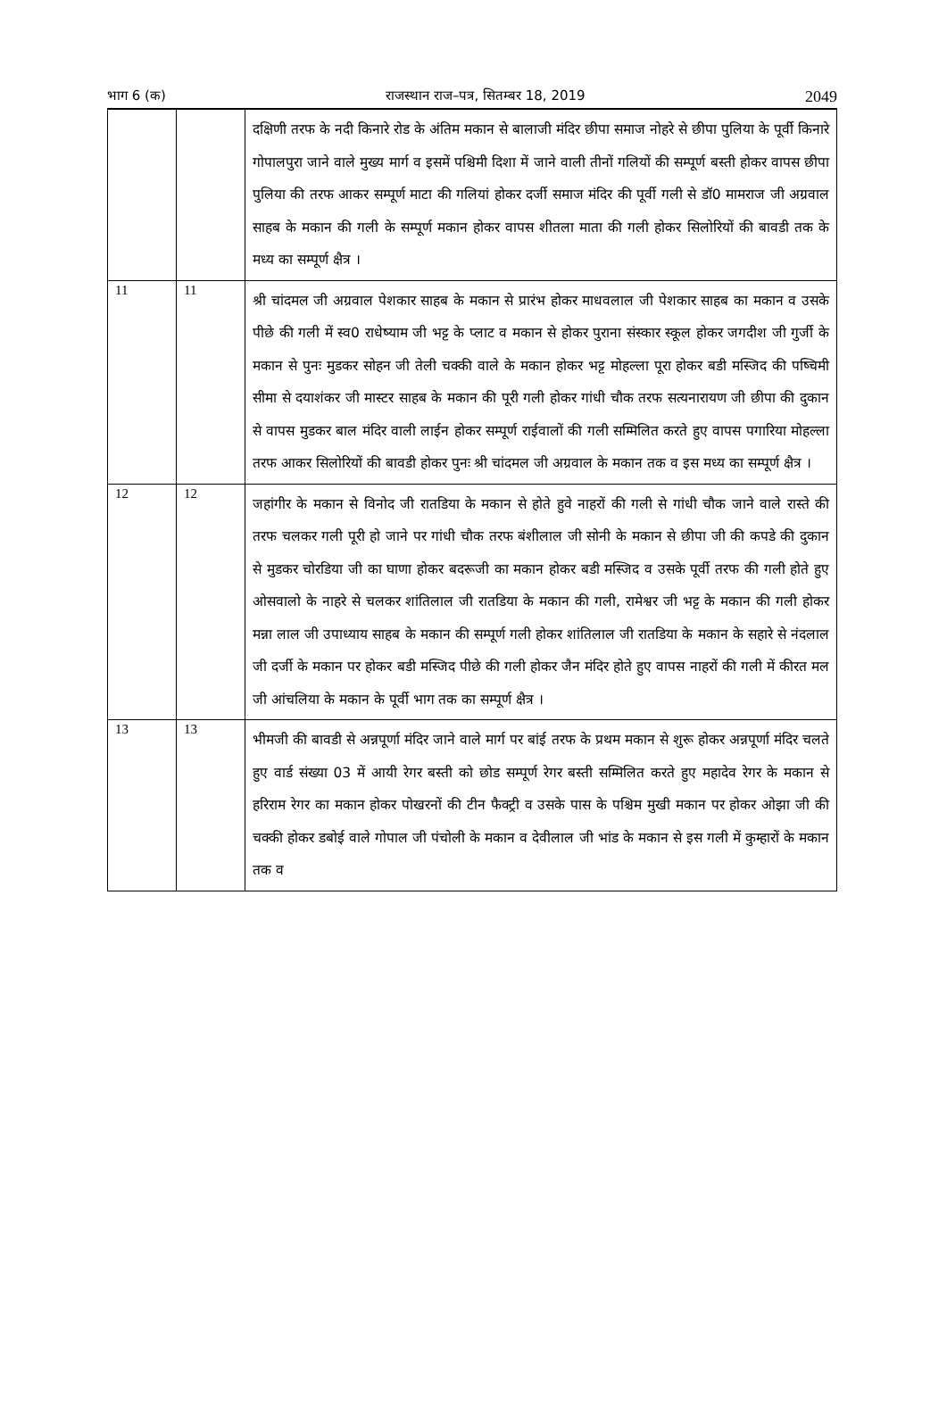भाग 6 (क) राजस्थान राज–पत्र, सितम्बर 18, 2019 2049
| | | दक्षिणी तरफ के नदी किनारे रोड के अंतिम मकान से बालाजी मंदिर छीपा समाज नोहरे से छीपा पुलिया के पूर्वी किनारे गोपालपुरा जाने वाले मुख्य मार्ग व इसमें पश्चिमी दिशा में जाने वाली तीनों गलियों की सम्पूर्ण बस्ती होकर वापस छीपा पुलिया की तरफ आकर सम्पूर्ण माटा की गलियां होकर दर्जी समाज मंदिर की पूर्वी गली से डॉ0 मामराज जी अग्रवाल साहब के मकान की गली के सम्पूर्ण मकान होकर वापस शीतला माता की गली होकर सिलोरियों की बावडी तक के मध्य का सम्पूर्ण क्षैत्र । |
| 11 | 11 | श्री चांदमल जी अग्रवाल पेशकार साहब के मकान से प्रारंभ होकर माधवलाल जी पेशकार साहब का मकान व उसके पीछे की गली में स्व0 राधेष्याम जी भट्ट के प्लाट व मकान से होकर पुराना संस्कार स्कूल होकर जगदीश जी गुर्जी के मकान से पुनः मुडकर सोहन जी तेली चक्की वाले के मकान होकर भट्ट मोहल्ला पूरा होकर बडी मस्जिद की पष्चिमी सीमा से दयाशंकर जी मास्टर साहब के मकान की पूरी गली होकर गांधी चौक तरफ सत्यनारायण जी छीपा की दुकान से वापस मुडकर बाल मंदिर वाली लाईन होकर सम्पूर्ण राईवालों की गली सम्मिलित करते हुए वापस पगारिया मोहल्ला तरफ आकर सिलोरियों की बावडी होकर पुनः श्री चांदमल जी अग्रवाल के मकान तक व इस मध्य का सम्पूर्ण क्षैत्र । |
| 12 | 12 | जहांगीर के मकान से विनोद जी रातडिया के मकान से होते हुवे नाहरों की गली से गांधी चौक जाने वाले रास्ते की तरफ चलकर गली पूरी हो जाने पर गांधी चौक तरफ बंशीलाल जी सोनी के मकान से छीपा जी की कपडे की दुकान से मुडकर चोरडिया जी का घाणा होकर बदरूजी का मकान होकर बडी मस्जिद व उसके पूर्वी तरफ की गली होते हुए ओसवालो के नाहरे से चलकर शांतिलाल जी रातडिया के मकान की गली, रामेश्वर जी भट्ट के मकान की गली होकर मन्ना लाल जी उपाध्याय साहब के मकान की सम्पूर्ण गली होकर शांतिलाल जी रातडिया के मकान के सहारे से नंदलाल जी दर्जी के मकान पर होकर बडी मस्जिद पीछे की गली होकर जैन मंदिर होते हुए वापस नाहरों की गली में कीरत मल जी आंचलिया के मकान के पूर्वी भाग तक का सम्पूर्ण क्षैत्र । |
| 13 | 13 | भीमजी की बावडी से अन्नपूर्णा मंदिर जाने वाले मार्ग पर बांई तरफ के प्रथम मकान से शुरू होकर अन्नपूर्णा मंदिर चलते हुए वार्ड संख्या 03 में आयी रेगर बस्ती को छोड सम्पूर्ण रेगर बस्ती सम्मिलित करते हुए महादेव रेगर के मकान से हरिराम रेगर का मकान होकर पोखरनों की टीन फैक्ट्री व उसके पास के पश्चिम मुखी मकान पर होकर ओझा जी की चक्की होकर डबोई वाले गोपाल जी पंचोली के मकान व देवीलाल जी भांड के मकान से इस गली में कुम्हारों के मकान तक व |